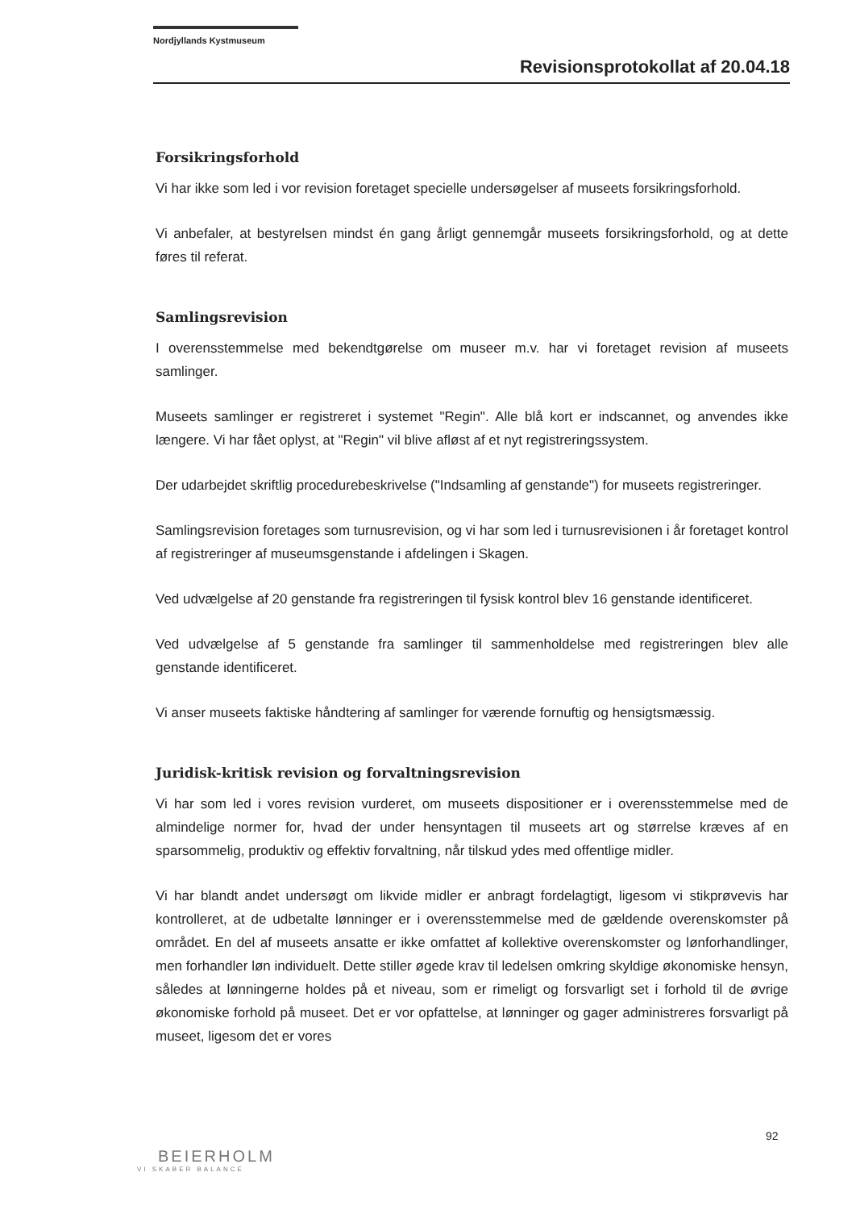Nordjyllands Kystmuseum
Revisionsprotokollat af 20.04.18
Forsikringsforhold
Vi har ikke som led i vor revision foretaget specielle undersøgelser af museets forsikringsforhold.
Vi anbefaler, at bestyrelsen mindst én gang årligt gennemgår museets forsikringsforhold, og at dette føres til referat.
Samlingsrevision
I overensstemmelse med bekendtgørelse om museer m.v. har vi foretaget revision af museets samlinger.
Museets samlinger er registreret i systemet "Regin". Alle blå kort er indscannet, og anvendes ikke længere. Vi har fået oplyst, at "Regin" vil blive afløst af et nyt registreringssystem.
Der udarbejdet skriftlig procedurebeskrivelse ("Indsamling af genstande") for museets registreringer.
Samlingsrevision foretages som turnusrevision, og vi har som led i turnusrevisionen i år foretaget kontrol af registreringer af museumsgenstande i afdelingen i Skagen.
Ved udvælgelse af 20 genstande fra registreringen til fysisk kontrol blev 16 genstande identificeret.
Ved udvælgelse af 5 genstande fra samlinger til sammenholdelse med registreringen blev alle genstande identificeret.
Vi anser museets faktiske håndtering af samlinger for værende fornuftig og hensigtsmæssig.
Juridisk-kritisk revision og forvaltningsrevision
Vi har som led i vores revision vurderet, om museets dispositioner er i overensstemmelse med de almindelige normer for, hvad der under hensyntagen til museets art og størrelse kræves af en sparsommelig, produktiv og effektiv forvaltning, når tilskud ydes med offentlige midler.
Vi har blandt andet undersøgt om likvide midler er anbragt fordelagtigt, ligesom vi stikprøvevis har kontrolleret, at de udbetalte lønninger er i overensstemmelse med de gældende overenskomster på området. En del af museets ansatte er ikke omfattet af kollektive overenskomster og lønforhandlinger, men forhandler løn individuelt. Dette stiller øgede krav til ledelsen omkring skyldige økonomiske hensyn, således at lønningerne holdes på et niveau, som er rimeligt og forsvarligt set i forhold til de øvrige økonomiske forhold på museet. Det er vor opfattelse, at lønninger og gager administreres forsvarligt på museet, ligesom det er vores
92
BEIERHOLM
VI SKABER BALANCE